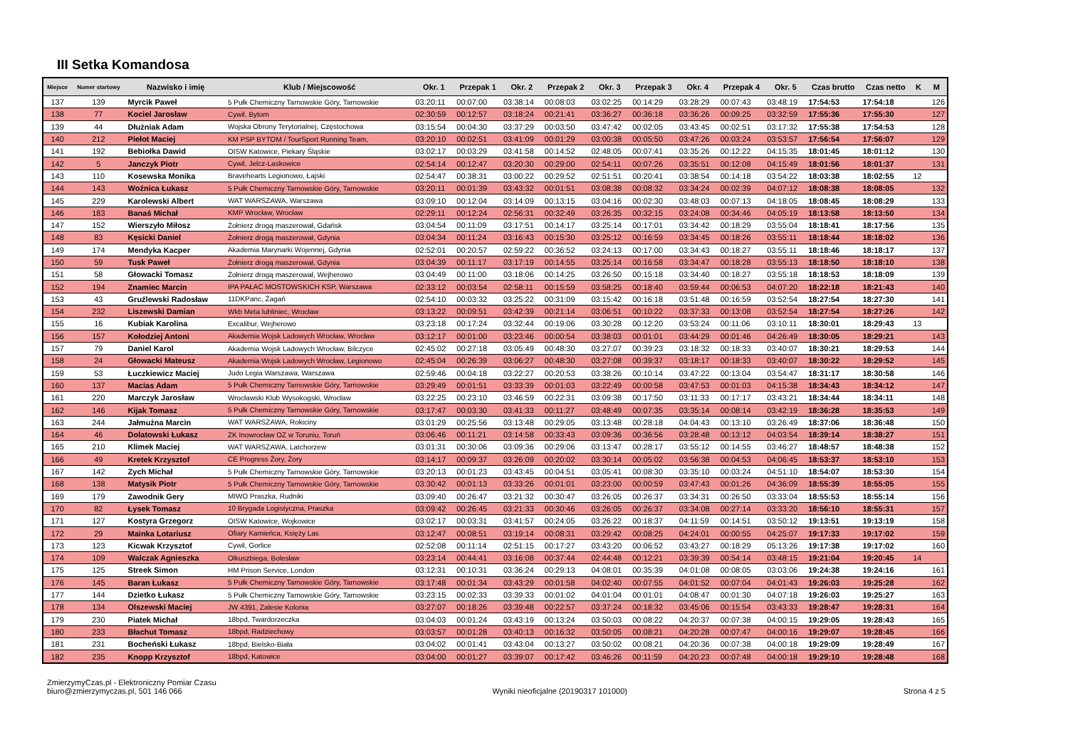III Setka Komandosa
| Miejsce | Numer startowy | Nazwisko i imię | Klub / Miejscowość | Okr. 1 | Przepak 1 | Okr. 2 | Przepak 2 | Okr. 3 | Przepak 3 | Okr. 4 | Przepak 4 | Okr. 5 | Czas brutto | Czas netto | K | M |
| --- | --- | --- | --- | --- | --- | --- | --- | --- | --- | --- | --- | --- | --- | --- | --- | --- |
| 137 | 139 | Myrcik Paweł | 5 Pułk Chemiczny Tarnowskie Góry, Tarnowskie | 03:20:11 | 00:07:00 | 03:38:14 | 00:08:03 | 03:02:25 | 00:14:29 | 03:28:29 | 00:07:43 | 03:48:19 | 17:54:53 | 17:54:18 | | 126 |
| 138 | 77 | Kociel Jarosław | Cywil, Bytom | 02:30:59 | 00:12:57 | 03:18:24 | 00:21:41 | 03:36:27 | 00:36:18 | 03:36:26 | 00:09:25 | 03:32:59 | 17:55:36 | 17:55:30 | | 127 |
| 139 | 44 | Dłużniak Adam | Wojska Obrony Terytorialnej, Częstochowa | 03:15:54 | 00:04:30 | 03:37:29 | 00:03:50 | 03:47:42 | 00:02:05 | 03:43:45 | 00:02:51 | 03:17:32 | 17:55:38 | 17:54:53 | | 128 |
| 140 | 212 | Piełot Maciej | KM PSP BYTOM / TourSport Running Team, | 03:20:10 | 00:02:51 | 03:41:09 | 00:01:29 | 03:00:38 | 00:05:50 | 03:47:26 | 00:03:24 | 03:53:57 | 17:56:54 | 17:56:07 | | 129 |
| 141 | 192 | Bebiołka Dawid | OISW Katowice, Piekary Śląskie | 03:02:17 | 00:03:29 | 03:41:58 | 00:14:52 | 02:48:05 | 00:07:41 | 03:35:26 | 00:12:22 | 04:15:35 | 18:01:45 | 18:01:12 | | 130 |
| 142 | 5 | Janczyk Piotr | Cywil, Jelcz-Laskowice | 02:54:14 | 00:12:47 | 03:20:30 | 00:29:00 | 02:54:11 | 00:07:26 | 03:35:51 | 00:12:08 | 04:15:49 | 18:01:56 | 18:01:37 | | 131 |
| 143 | 110 | Kosewska Monika | Bravehearts Legionowo, Łajski | 02:54:47 | 00:38:31 | 03:00:22 | 00:29:52 | 02:51:51 | 00:20:41 | 03:38:54 | 00:14:18 | 03:54:22 | 18:03:38 | 18:02:55 | 12 | |
| 144 | 143 | Woźnica Łukasz | 5 Pułk Chemiczny Tarnowskie Góry, Tarnowskie | 03:20:11 | 00:01:39 | 03:43:32 | 00:01:51 | 03:08:38 | 00:08:32 | 03:34:24 | 00:02:39 | 04:07:12 | 18:08:38 | 18:08:05 | | 132 |
| 145 | 229 | Karolewski Albert | WAT WARSZAWA, Warszawa | 03:09:10 | 00:12:04 | 03:14:09 | 00:13:15 | 03:04:16 | 00:02:30 | 03:48:03 | 00:07:13 | 04:18:05 | 18:08:45 | 18:08:29 | | 133 |
| 146 | 183 | Banaś Michał | KMP Wrocław, Wrocław | 02:29:11 | 00:12:24 | 02:56:31 | 00:32:49 | 03:26:35 | 00:32:15 | 03:24:08 | 00:34:46 | 04:05:19 | 18:13:58 | 18:13:50 | | 134 |
| 147 | 152 | Wierszyło Miłosz | Żołnierz drogą maszerował, Gdańsk | 03:04:54 | 00:11:09 | 03:17:51 | 00:14:17 | 03:25:14 | 00:17:01 | 03:34:42 | 00:18:29 | 03:55:04 | 18:18:41 | 18:17:56 | | 135 |
| 148 | 83 | Kęsicki Daniel | Żołnierz drogą maszerował, Gdynia | 03:04:34 | 00:11:24 | 03:16:43 | 00:15:30 | 03:25:12 | 00:16:59 | 03:34:45 | 00:18:26 | 03:55:11 | 18:18:44 | 18:18:02 | | 136 |
| 149 | 174 | Mendyka Kacper | Akademia Marynarki Wojennej, Gdynia | 02:52:01 | 00:20:57 | 02:59:22 | 00:36:52 | 03:24:13 | 00:17:00 | 03:34:43 | 00:18:27 | 03:55:11 | 18:18:46 | 18:18:17 | | 137 |
| 150 | 59 | Tusk Paweł | Żołnierz drogą maszerował, Gdynia | 03:04:39 | 00:11:17 | 03:17:19 | 00:14:55 | 03:25:14 | 00:16:58 | 03:34:47 | 00:18:28 | 03:55:13 | 18:18:50 | 18:18:10 | | 138 |
| 151 | 58 | Głowacki Tomasz | Żołnierz drogą maszerował, Wejherowo | 03:04:49 | 00:11:00 | 03:18:06 | 00:14:25 | 03:26:50 | 00:15:18 | 03:34:40 | 00:18:27 | 03:55:18 | 18:18:53 | 18:18:09 | | 139 |
| 152 | 194 | Znamiec Marcin | IPA PAŁAC MOSTOWSKICH KSP, Warszawa | 02:33:12 | 00:03:54 | 02:58:11 | 00:15:59 | 03:58:25 | 00:18:40 | 03:59:44 | 00:06:53 | 04:07:20 | 18:22:18 | 18:21:43 | | 140 |
| 153 | 43 | Gruźlewski Radosław | 11DKPanc, Żagań | 02:54:10 | 00:03:32 | 03:25:22 | 00:31:09 | 03:15:42 | 00:16:18 | 03:51:48 | 00:16:59 | 03:52:54 | 18:27:54 | 18:27:30 | | 141 |
| 154 | 232 | Liszewski Damian | Wkb Meta lubliniec, Wrocław | 03:13:22 | 00:09:51 | 03:42:39 | 00:21:14 | 03:06:51 | 00:10:22 | 03:37:33 | 00:13:08 | 03:52:54 | 18:27:54 | 18:27:26 | | 142 |
| 155 | 16 | Kubiak Karolina | Excalibur, Wejherowo | 03:23:18 | 00:17:24 | 03:32:44 | 00:19:06 | 03:30:28 | 00:12:20 | 03:53:24 | 00:11:06 | 03:10:11 | 18:30:01 | 18:29:43 | 13 | |
| 156 | 157 | Kołodziej Antoni | Akademia Wojsk Ladowych Wrocław, Wrocław | 03:12:17 | 00:01:00 | 03:23:46 | 00:00:54 | 03:38:03 | 00:01:01 | 03:44:29 | 00:01:46 | 04:26:49 | 18:30:05 | 18:29:21 | | 143 |
| 157 | 79 | Daniel Karol | Akademia Wojsk Ladowych Wrocław, Bilczyce | 02:45:02 | 00:27:18 | 03:05:49 | 00:48:30 | 03:27:07 | 00:39:23 | 03:18:32 | 00:18:33 | 03:40:07 | 18:30:21 | 18:29:53 | | 144 |
| 158 | 24 | Głowacki Mateusz | Akademia Wojsk Ladowych Wrocław, Legionowo | 02:45:04 | 00:26:39 | 03:06:27 | 00:48:30 | 03:27:08 | 00:39:37 | 03:18:17 | 00:18:33 | 03:40:07 | 18:30:22 | 18:29:52 | | 145 |
| 159 | 53 | Łuczkiewicz Maciej | Judo Legia Warszawa, Warszawa | 02:59:46 | 00:04:18 | 03:22:27 | 00:20:53 | 03:38:26 | 00:10:14 | 03:47:22 | 00:13:04 | 03:54:47 | 18:31:17 | 18:30:58 | | 146 |
| 160 | 137 | Macias Adam | 5 Pułk Chemiczny Tarnowskie Góry, Tarnowskie | 03:29:49 | 00:01:51 | 03:33:39 | 00:01:03 | 03:22:49 | 00:00:58 | 03:47:53 | 00:01:03 | 04:15:38 | 18:34:43 | 18:34:12 | | 147 |
| 161 | 220 | Marczyk Jarosław | Wrocławski Klub Wysokogski, Wrocław | 03:22:25 | 00:23:10 | 03:46:59 | 00:22:31 | 03:09:38 | 00:17:50 | 03:11:33 | 00:17:17 | 03:43:21 | 18:34:44 | 18:34:11 | | 148 |
| 162 | 146 | Kijak Tomasz | 5 Pułk Chemiczny Tarnowskie Góry, Tarnowskie | 03:17:47 | 00:03:30 | 03:41:33 | 00:11:27 | 03:48:49 | 00:07:35 | 03:35:14 | 00:08:14 | 03:42:19 | 18:36:28 | 18:35:53 | | 149 |
| 163 | 244 | Jałmużna Marcin | WAT WARSZAWA, Rokiciny | 03:01:29 | 00:25:56 | 03:13:48 | 00:29:05 | 03:13:48 | 00:28:18 | 04:04:43 | 00:13:10 | 03:26:49 | 18:37:06 | 18:36:48 | | 150 |
| 164 | 46 | Dolatowski Łukasz | ZK Inowrocław OZ w Toruniu, Toruń | 03:06:46 | 00:11:21 | 03:14:58 | 00:33:43 | 03:09:36 | 00:36:56 | 03:28:48 | 00:13:12 | 04:03:54 | 18:39:14 | 18:38:27 | | 151 |
| 165 | 210 | Klimek Maciej | WAT WARSZAWA, Latchorzew | 03:01:31 | 00:30:06 | 03:09:36 | 00:29:06 | 03:13:47 | 00:28:17 | 03:55:12 | 00:14:55 | 03:46:27 | 18:48:57 | 18:48:38 | | 152 |
| 166 | 49 | Kretek Krzysztof | CE Progress Żory, Żory | 03:14:17 | 00:09:37 | 03:26:09 | 00:20:02 | 03:30:14 | 00:05:02 | 03:56:38 | 00:04:53 | 04:06:45 | 18:53:37 | 18:53:10 | | 153 |
| 167 | 142 | Zych Michał | 5 Pułk Chemiczny Tarnowskie Góry, Tarnowskie | 03:20:13 | 00:01:23 | 03:43:45 | 00:04:51 | 03:05:41 | 00:08:30 | 03:35:10 | 00:03:24 | 04:51:10 | 18:54:07 | 18:53:30 | | 154 |
| 168 | 138 | Matysik Piotr | 5 Pułk Chemiczny Tarnowskie Góry, Tarnowskie | 03:30:42 | 00:01:13 | 03:33:26 | 00:01:01 | 03:23:00 | 00:00:59 | 03:47:43 | 00:01:26 | 04:36:09 | 18:55:39 | 18:55:05 | | 155 |
| 169 | 179 | Zawodnik Gery | MIWO Praszka, Rudniki | 03:09:40 | 00:26:47 | 03:21:32 | 00:30:47 | 03:26:05 | 00:26:37 | 03:34:31 | 00:26:50 | 03:33:04 | 18:55:53 | 18:55:14 | | 156 |
| 170 | 82 | Łysek Tomasz | 10 Brygada Logistyczna, Praszka | 03:09:42 | 00:26:45 | 03:21:33 | 00:30:46 | 03:26:05 | 00:26:37 | 03:34:08 | 00:27:14 | 03:33:20 | 18:56:10 | 18:55:31 | | 157 |
| 171 | 127 | Kostyra Grzegorz | OISW Katowice, Wojkowice | 03:02:17 | 00:03:31 | 03:41:57 | 00:24:05 | 03:26:22 | 00:18:37 | 04:11:59 | 00:14:51 | 03:50:12 | 19:13:51 | 19:13:19 | | 158 |
| 172 | 29 | Mainka Lotariusz | Ofiary Kamieńca, Księży Las | 03:12:47 | 00:08:51 | 03:19:14 | 00:08:31 | 03:29:42 | 00:08:25 | 04:24:01 | 00:00:55 | 04:25:07 | 19:17:33 | 19:17:02 | | 159 |
| 173 | 123 | Kicwak Krzysztof | Cywil, Gorlice | 02:52:08 | 00:11:14 | 02:51:15 | 00:17:27 | 03:43:20 | 00:06:52 | 03:43:27 | 00:18:29 | 05:13:26 | 19:17:38 | 19:17:02 | | 160 |
| 174 | 109 | Walczak Agnieszka | Olkuszbiega, Bolesław | 03:23:14 | 00:44:41 | 03:16:08 | 00:37:44 | 02:44:48 | 00:12:21 | 03:39:39 | 00:54:14 | 03:48:15 | 19:21:04 | 19:20:45 | 14 | |
| 175 | 125 | Streek Simon | HM Prison Service, London | 03:12:31 | 00:10:31 | 03:36:24 | 00:29:13 | 04:08:01 | 00:35:39 | 04:01:08 | 00:08:05 | 03:03:06 | 19:24:38 | 19:24:16 | | 161 |
| 176 | 145 | Baran Łukasz | 5 Pułk Chemiczny Tarnowskie Góry, Tarnowskie | 03:17:48 | 00:01:34 | 03:43:29 | 00:01:58 | 04:02:40 | 00:07:55 | 04:01:52 | 00:07:04 | 04:01:43 | 19:26:03 | 19:25:28 | | 162 |
| 177 | 144 | Dzietko Łukasz | 5 Pułk Chemiczny Tarnowskie Góry, Tarnowskie | 03:23:15 | 00:02:33 | 03:39:33 | 00:01:02 | 04:01:04 | 00:01:01 | 04:08:47 | 00:01:30 | 04:07:18 | 19:26:03 | 19:25:27 | | 163 |
| 178 | 134 | Olszewski Maciej | JW 4391, Zalesie Kolonia | 03:27:07 | 00:18:26 | 03:39:48 | 00:22:57 | 03:37:24 | 00:18:32 | 03:45:06 | 00:15:54 | 03:43:33 | 19:28:47 | 19:28:31 | | 164 |
| 179 | 230 | Piatek Michał | 18bpd, Twardorzeczka | 03:04:03 | 00:01:24 | 03:43:19 | 00:13:24 | 03:50:03 | 00:08:22 | 04:20:37 | 00:07:38 | 04:00:15 | 19:29:05 | 19:28:43 | | 165 |
| 180 | 233 | Błachut Tomasz | 18bpd, Radziechowy | 03:03:57 | 00:01:28 | 03:40:13 | 00:16:32 | 03:50:05 | 00:08:21 | 04:20:28 | 00:07:47 | 04:00:16 | 19:29:07 | 19:28:45 | | 166 |
| 181 | 231 | Bocheński Łukasz | 18bpd, Bielsko-Biała | 03:04:02 | 00:01:41 | 03:43:04 | 00:13:27 | 03:50:02 | 00:08:21 | 04:20:36 | 00:07:38 | 04:00:18 | 19:29:09 | 19:28:49 | | 167 |
| 182 | 235 | Knopp Krzysztof | 18bpd, Katowice | 03:04:00 | 00:01:27 | 03:39:07 | 00:17:42 | 03:46:26 | 00:11:59 | 04:20:23 | 00:07:48 | 04:00:18 | 19:29:10 | 19:28:48 | | 168 |
ZmierzymyCzas.pl - Elektroniczny Pomiar Czasu
biuro@zmierzymyczas.pl, 501 146 066
Wyniki nieoficjalne (20190317 101000)
Strona 4 z 5